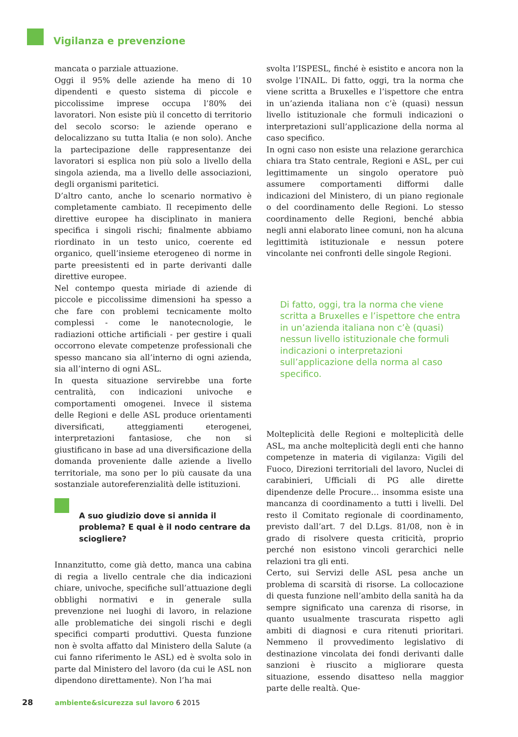Vigilanza e prevenzione
mancata o parziale attuazione.
Oggi il 95% delle aziende ha meno di 10 dipendenti e questo sistema di piccole e piccolissime imprese occupa l’80% dei lavoratori. Non esiste più il concetto di territorio del secolo scorso: le aziende operano e delocalizzano su tutta Italia (e non solo). Anche la partecipazione delle rappresentanze dei lavoratori si esplica non più solo a livello della singola azienda, ma a livello delle associazioni, degli organismi paritetici.
D’altro canto, anche lo scenario normativo è completamente cambiato. Il recepimento delle direttive europee ha disciplinato in maniera specifica i singoli rischi; finalmente abbiamo riordinato in un testo unico, coerente ed organico, quell’insieme eterogeneo di norme in parte preesistenti ed in parte derivanti dalle direttive europee.
Nel contempo questa miriade di aziende di piccole e piccolissime dimensioni ha spesso a che fare con problemi tecnicamente molto complessi - come le nanotecnologie, le radiazioni ottiche artificiali - per gestire i quali occorrono elevate competenze professionali che spesso mancano sia all’interno di ogni azienda, sia all’interno di ogni ASL.
In questa situazione servirebbe una forte centralità, con indicazioni univoche e comportamenti omogenei. Invece il sistema delle Regioni e delle ASL produce orientamenti diversificati, atteggiamenti eterogenei, interpretazioni fantasiose, che non si giustificano in base ad una diversificazione della domanda proveniente dalle aziende a livello territoriale, ma sono per lo più causate da una sostanziale autoreferenzialità delle istituzioni.
A suo giudizio dove si annida il problema? E qual è il nodo centrare da sciogliere?
Innanzitutto, come già detto, manca una cabina di regia a livello centrale che dia indicazioni chiare, univoche, specifiche sull’attuazione degli obblighi normativi e in generale sulla prevenzione nei luoghi di lavoro, in relazione alle problematiche dei singoli rischi e degli specifici comparti produttivi. Questa funzione non è svolta affatto dal Ministero della Salute (a cui fanno riferimento le ASL) ed è svolta solo in parte dal Ministero del lavoro (da cui le ASL non dipendono direttamente). Non l’ha mai
svolta l’ISPESL, finché è esistito e ancora non la svolge l’INAIL. Di fatto, oggi, tra la norma che viene scritta a Bruxelles e l’ispettore che entra in un’azienda italiana non c’è (quasi) nessun livello istituzionale che formuli indicazioni o interpretazioni sull’applicazione della norma al caso specifico.
In ogni caso non esiste una relazione gerarchica chiara tra Stato centrale, Regioni e ASL, per cui legittimamente un singolo operatore può assumere comportamenti difformi dalle indicazioni del Ministero, di un piano regionale o del coordinamento delle Regioni. Lo stesso coordinamento delle Regioni, benché abbia negli anni elaborato linee comuni, non ha alcuna legittimità istituzionale e nessun potere vincolante nei confronti delle singole Regioni.
Di fatto, oggi, tra la norma che viene scritta a Bruxelles e l’ispettore che entra in un’azienda italiana non c’è (quasi) nessun livello istituzionale che formuli indicazioni o interpretazioni sull’applicazione della norma al caso specifico.
Molteplicità delle Regioni e molteplicità delle ASL, ma anche molteplicità degli enti che hanno competenze in materia di vigilanza: Vigili del Fuoco, Direzioni territoriali del lavoro, Nuclei di carabinieri, Ufficiali di PG alle dirette dipendenze delle Procure… insomma esiste una mancanza di coordinamento a tutti i livelli. Del resto il Comitato regionale di coordinamento, previsto dall’art. 7 del D.Lgs. 81/08, non è in grado di risolvere questa criticità, proprio perché non esistono vincoli gerarchici nelle relazioni tra gli enti.
Certo, sui Servizi delle ASL pesa anche un problema di scarsità di risorse. La collocazione di questa funzione nell’ambito della sanità ha da sempre significato una carenza di risorse, in quanto usualmente trascurata rispetto agli ambiti di diagnosi e cura ritenuti prioritari. Nemmeno il provvedimento legislativo di destinazione vincolata dei fondi derivanti dalle sanzioni è riuscito a migliorare questa situazione, essendo disatteso nella maggior parte delle realtà. Que-
28 ambiente&sicurezza sul lavoro 6 2015